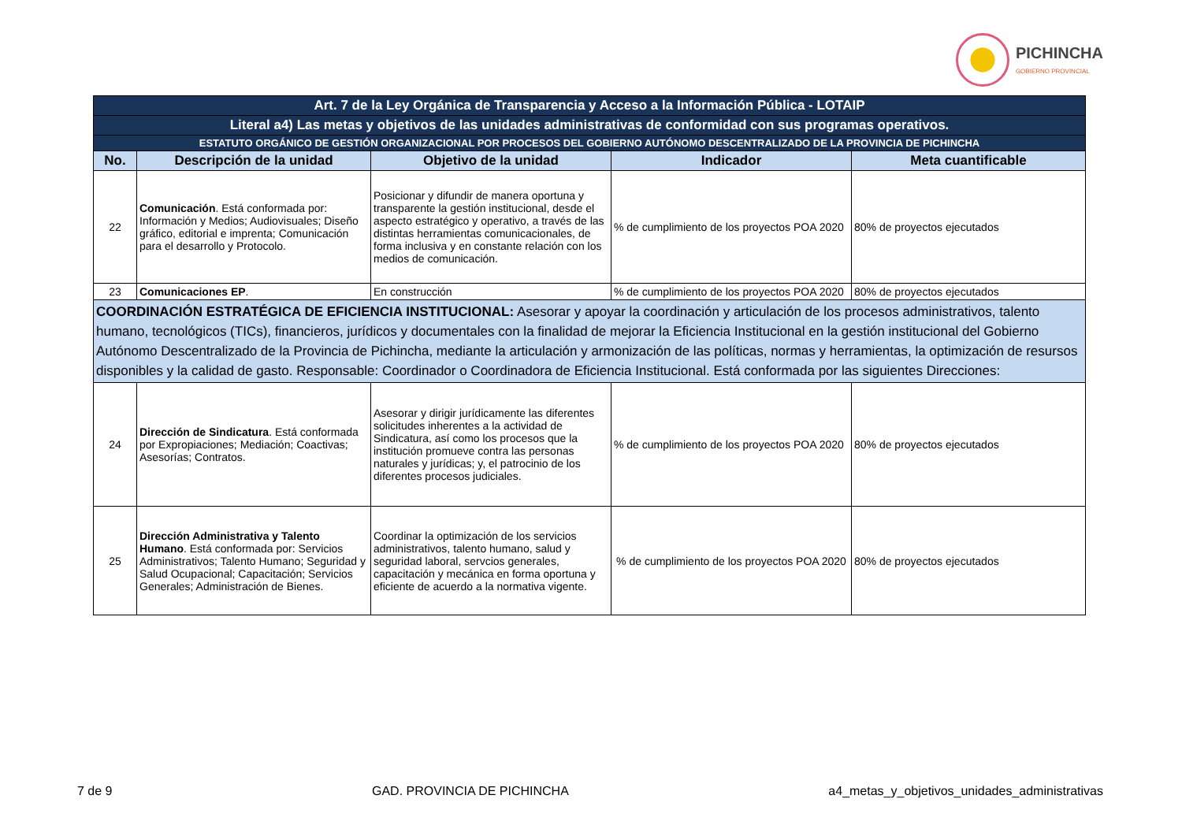PICHINCHA
GOBIERNO PROVINCIAL
| Art. 7 de la Ley Orgánica de Transparencia y Acceso a la Información Pública - LOTAIP | | | | |
| Literal a4) Las metas y objetivos de las unidades administrativas de conformidad con sus programas operativos. | | | | |
| ESTATUTO ORGÁNICO DE GESTIÓN ORGANIZACIONAL POR PROCESOS DEL GOBIERNO AUTÓNOMO DESCENTRALIZADO DE LA PROVINCIA DE PICHINCHA | | | | |
| No. | Descripción de la unidad | Objetivo de la unidad | Indicador | Meta cuantificable |
| 22 | Comunicación . Está conformada por: Información y Medios; Audiovisuales; Diseño gráfico, editorial e imprenta; Comunicación para el desarrollo y Protocolo. | Posicionar y difundir de manera oportuna y transparente la gestión institucional, desde el aspecto estratégico y operativo, a través de las distintas herramientas comunicacionales, de forma inclusiva y en constante relación con los medios de comunicación. | % de cumplimiento de los proyectos POA 2020 | 80% de proyectos ejecutados |
| 23 | Comunicaciones EP . | En construcción | % de cumplimiento de los proyectos POA 2020 | 80% de proyectos ejecutados |
| COORDINACIÓN ESTRATÉGICA DE EFICIENCIA INSTITUCIONAL: Asesorar y apoyar la coordinación y articulación de los procesos administrativos, talento humano, tecnológicos (TICs), financieros, jurídicos y documentales con la finalidad de mejorar la Eficiencia Institucional en la gestión institucional del Gobierno Autónomo Descentralizado de la Provincia de Pichincha, mediante la articulación y armonización de las políticas, normas y herramientas, la optimización de resursos disponibles y la calidad de gasto. Responsable: Coordinador o Coordinadora de Eficiencia Institucional. Está conformada por las siguientes Direcciones: | | | | |
| 24 | Dirección de Sindicatura . Está conformada por Expropiaciones; Mediación; Coactivas; Asesorías; Contratos. | Asesorar y dirigir jurídicamente las diferentes solicitudes inherentes a la actividad de Sindicatura, así como los procesos que la institución promueve contra las personas naturales y jurídicas; y, el patrocinio de los diferentes procesos judiciales. | % de cumplimiento de los proyectos POA 2020 | 80% de proyectos ejecutados |
| 25 | Dirección Administrativa y Talento Humano . Está conformada por: Servicios Administrativos; Talento Humano; Seguridad y Salud Ocupacional; Capacitación; Servicios Generales; Administración de Bienes. | Coordinar la optimización de los servicios administrativos, talento humano, salud y seguridad laboral, servcios generales, capacitación y mecánica en forma oportuna y eficiente de acuerdo a la normativa vigente. | % de cumplimiento de los proyectos POA 2020 | 80% de proyectos ejecutados |
7 de 9 GAD. PROVINCIA DE PICHINCHA a4_metas_y_objetivos_unidades_administrativas